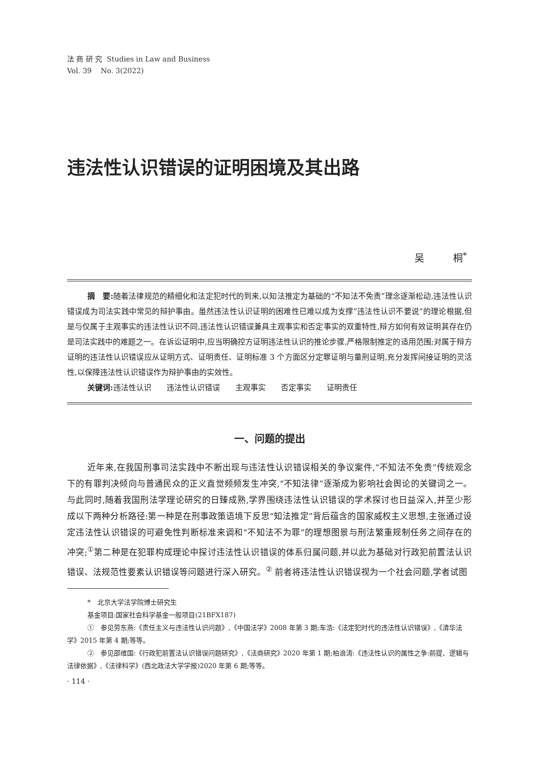法 商 研 究 Studies in Law and Business
Vol. 39 No. 3(2022)
违法性认识错误的证明困境及其出路
吴　　　桐<sup>*</sup>
摘　要: 随着法律规范的精细化和法定犯时代的到来,以知法推定为基础的“不知法不免责”理念逐渐松动,违法性认识错误成为司法实践中常见的辩护事由。虽然违法性认识证明的困难性已难以成为支撑“违法性认识不要说”的理论根据,但是与仅属于主观事实的违法性认识不同,违法性认识错误兼具主观事实和否定事实的双重特性,辩方如何有效证明其存在仍是司法实践中的难题之一。在诉讼证明中,应当明确控方证明违法性认识的推论步骤,严格限制推定的适用范围;对属于辩方证明的违法性认识错误应从证明方式、证明责任、证明标准 3 个方面区分定罪证明与量刑证明,充分发挥间接证明的灵活性,以保障违法性认识错误作为辩护事由的实效性。
关键词: 违法性认识　　违法性认识错误　　主观事实　　否定事实　　证明责任
一、问题的提出
近年来,在我国刑事司法实践中不断出现与违法性认识错误相关的争议案件,“不知法不免责”传统观念下的有罪判决倾向与普通民众的正义直觉频频发生冲突,“不知法律”逐渐成为影响社会舆论的关键词之一。与此同时,随着我国刑法学理论研究的日臻成熟,学界围绕违法性认识错误的学术探讨也日益深入,并至少形成以下两种分析路径:第一种是在刑事政策语境下反思“知法推定”背后蕴含的国家威权主义思想,主张通过设定违法性认识错误的可避免性判断标准来调和“不知法不为罪”的理想图景与刑法繁重规制任务之间存在的冲突;<sup>①</sup>第二种是在犯罪构成理论中探讨违法性认识错误的体系归属问题,并以此为基础对行政犯前置法认识错误、法规范性要素认识错误等问题进行深入研究。<sup>②</sup> 前者将违法性认识错误视为一个社会问题,学者试图
*　北京大学法学院博士研究生
基金项目:国家社会科学基金一般项目(21BFX187)
①　参见劳东燕:《责任主义与违法性认识问题》,《中国法学》2008 年第 3 期;车浩:《法定犯时代的违法性认识错误》,《清华法学》2015 年第 4 期;等等。
②　参见邵维国:《行政犯前置法认识错误问题研究》,《法商研究》2020 年第 1 期;柏浪涛:《违法性认识的属性之争:前提、逻辑与法律依据》,《法律科学》(西北政法大学学报)2020 年第 6 期;等等。
· 114 ·